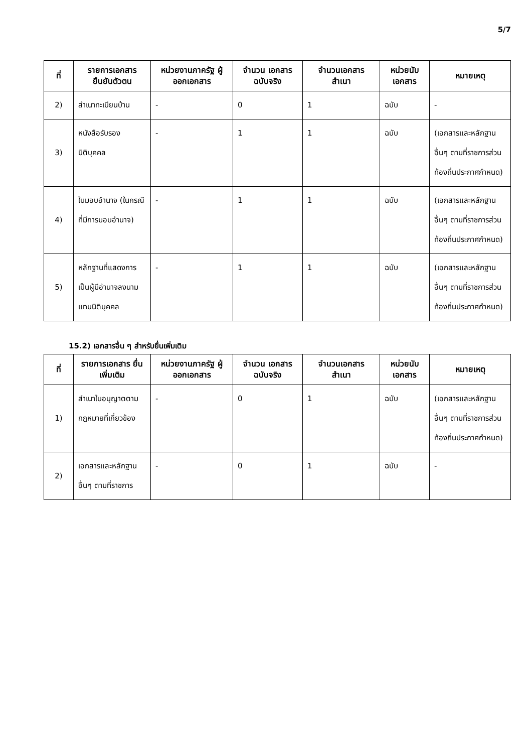5/7
| ที่ | รายการเอกสาร ยืนยันตัวตน | หน่วยงานภาครัฐ ผู้ออกเอกสาร | จำนวน เอกสาร ฉบับจริง | จำนวนเอกสาร สำเนา | หน่วยนับ เอกสาร | หมายเหตุ |
| --- | --- | --- | --- | --- | --- | --- |
| 2) | สำเนาทะเบียนบ้าน | - | 0 | 1 | ฉบับ | - |
| 3) | หนังสือรับรองนิติบุคคล | - | 1 | 1 | ฉบับ | (เอกสารและหลักฐานอื่นๆ ตามที่ราชการส่วนท้องถิ่นประกาศกำหนด) |
| 4) | ใบมอบอำนาจ (ในกรณีที่มีการมอบอำนาจ) | - | 1 | 1 | ฉบับ | (เอกสารและหลักฐานอื่นๆ ตามที่ราชการส่วนท้องถิ่นประกาศกำหนด) |
| 5) | หลักฐานที่แสดงการเป็นผู้มีอำนาจลงนามแทนนิติบุคคล | - | 1 | 1 | ฉบับ | (เอกสารและหลักฐานอื่นๆ ตามที่ราชการส่วนท้องถิ่นประกาศกำหนด) |
15.2) เอกสารอื่น ๆ สำหรับยื่นเพิ่มเติม
| ที่ | รายการเอกสาร ยื่นเพิ่มเติม | หน่วยงานภาครัฐ ผู้ออกเอกสาร | จำนวน เอกสาร ฉบับจริง | จำนวนเอกสาร สำเนา | หน่วยนับ เอกสาร | หมายเหตุ |
| --- | --- | --- | --- | --- | --- | --- |
| 1) | สำเนาใบอนุญาตตามกฎหมายที่เกี่ยวข้อง | - | 0 | 1 | ฉบับ | (เอกสารและหลักฐานอื่นๆ ตามที่ราชการส่วนท้องถิ่นประกาศกำหนด) |
| 2) | เอกสารและหลักฐานอื่นๆ ตามที่ราชการ | - | 0 | 1 | ฉบับ | - |